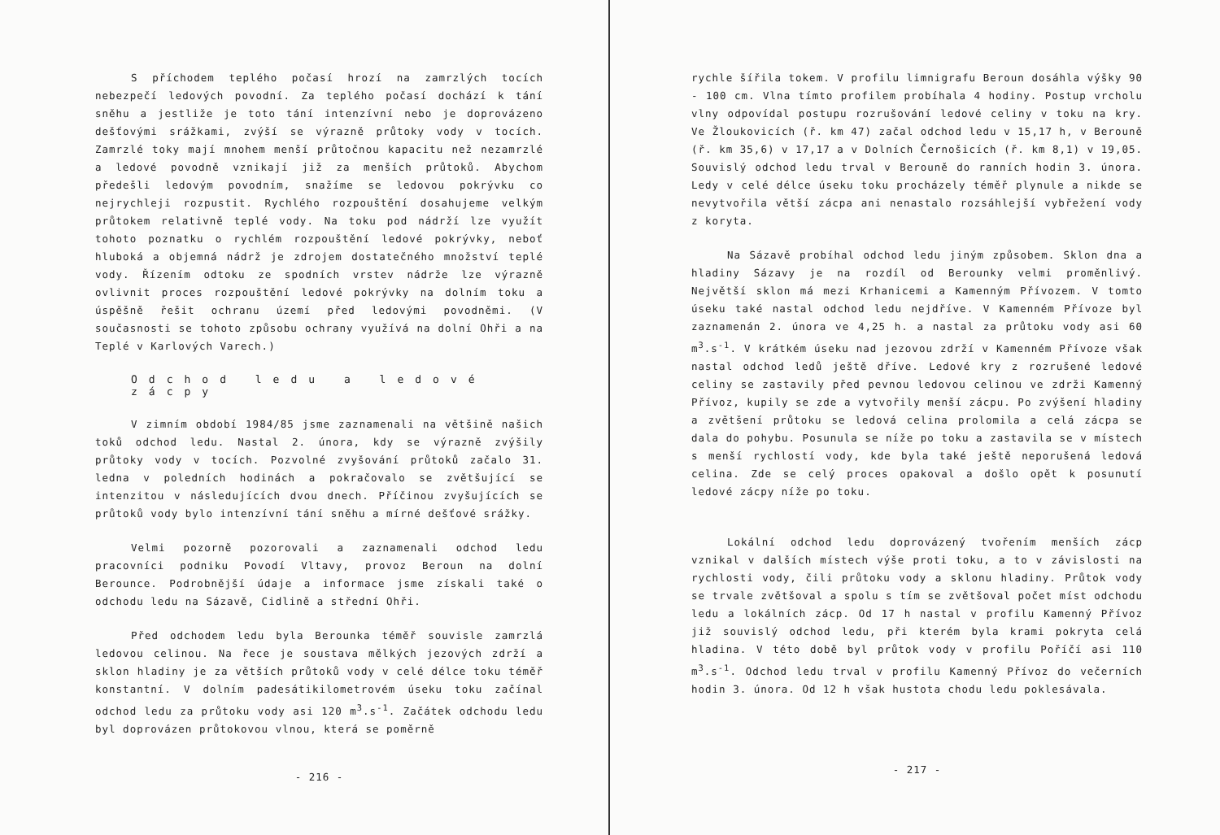S příchodem teplého počasí hrozí na zamrzlých tocích nebezpečí ledových povodní. Za teplého počasí dochází k tání sněhu a jestliže je toto tání intenzívní nebo je doprovázeno dešťovými srážkami, zvýší se výrazně průtoky vody v tocích. Zamrzlé toky mají mnohem menší průtočnou kapacitu než nezamrzlé a ledové povodně vznikají již za menších průtoků. Abychom předešli ledovým povodním, snažíme se ledovou pokrývku co nejrychleji rozpustit. Rychlého rozpouštění dosahujeme velkým průtokem relativně teplé vody. Na toku pod nádrží lze využít tohoto poznatku o rychlém rozpouštění ledové pokrývky, neboť hluboká a objemná nádrž je zdrojem dostatečného množství teplé vody. Řízením odtoku ze spodních vrstev nádrže lze výrazně ovlivnit proces rozpouštění ledové pokrývky na dolním toku a úspěšně řešit ochranu území před ledovými povodněmi. (V současnosti se tohoto způsobu ochrany využívá na dolní Ohři a na Teplé v Karlových Varech.)
Odchod ledu a ledové zácpy
V zimním období 1984/85 jsme zaznamenali na většině našich toků odchod ledu. Nastal 2. února, kdy se výrazně zvýšily průtoky vody v tocích. Pozvolné zvyšování průtoků začalo 31. ledna v poledních hodinách a pokračovalo se zvětšující se intenzitou v následujících dvou dnech. Příčinou zvyšujících se průtoků vody bylo intenzívní tání sněhu a mírné dešťové srážky.
Velmi pozorně pozorovali a zaznamenali odchod ledu pracovníci podniku Povodí Vltavy, provoz Beroun na dolní Berounce. Podrobnější údaje a informace jsme získali také o odchodu ledu na Sázavě, Cidlině a střední Ohři.
Před odchodem ledu byla Berounka téměř souvisle zamrzlá ledovou celinou. Na řece je soustava mělkých jezových zdrží a sklon hladiny je za větších průtoků vody v celé délce toku téměř konstantní. V dolním padesátikilometrovém úseku toku začínal odchod ledu za průtoku vody asi 120 m<sup>3</sup>.s<sup>-1</sup>. Začátek odchodu ledu byl doprovázen průtokovou vlnou, která se poměrně
- 216 -
rychle šířila tokem. V profilu limnigrafu Beroun dosáhla výšky 90 - 100 cm. Vlna tímto profilem probíhala 4 hodiny. Postup vrcholu vlny odpovídal postupu rozrušování ledové celiny v toku na kry. Ve Žloukovicích (ř. km 47) začal odchod ledu v 15,17 h, v Berouně (ř. km 35,6) v 17,17 a v Dolních Černošicích (ř. km 8,1) v 19,05. Souvislý odchod ledu trval v Berouně do ranních hodin 3. února. Ledy v celé délce úseku toku procházely téměř plynule a nikde se nevytvořila větší zácpa ani nenastalo rozsáhlejší vybřežení vody z koryta.
Na Sázavě probíhal odchod ledu jiným způsobem. Sklon dna a hladiny Sázavy je na rozdíl od Berounky velmi proměnlivý. Největší sklon má mezi Krhanicemi a Kamenným Přívozem. V tomto úseku také nastal odchod ledu nejdříve. V Kamenném Přívoze byl zaznamenán 2. února ve 4,25 h. a nastal za průtoku vody asi 60 m<sup>3</sup>.s<sup>-1</sup>. V krátkém úseku nad jezovou zdrží v Kamenném Přívoze však nastal odchod ledů ještě dříve. Ledové kry z rozrušené ledové celiny se zastavily před pevnou ledovou celinou ve zdrži Kamenný Přívoz, kupily se zde a vytvořily menší zácpu. Po zvýšení hladiny a zvětšení průtoku se ledová celina prolomila a celá zácpa se dala do pohybu. Posunula se níže po toku a zastavila se v místech s menší rychlostí vody, kde byla také ještě neporušená ledová celina. Zde se celý proces opakoval a došlo opět k posunutí ledové zácpy níže po toku.
Lokální odchod ledu doprovázený tvořením menších zácp vznikal v dalších místech výše proti toku, a to v závislosti na rychlosti vody, čili průtoku vody a sklonu hladiny. Průtok vody se trvale zvětšoval a spolu s tím se zvětšoval počet míst odchodu ledu a lokálních zácp. Od 17 h nastal v profilu Kamenný Přívoz již souvislý odchod ledu, při kterém byla krami pokryta celá hladina. V této době byl průtok vody v profilu Poříčí asi 110 m<sup>3</sup>.s<sup>-1</sup>. Odchod ledu trval v profilu Kamenný Přívoz do večerních hodin 3. února. Od 12 h však hustota chodu ledu poklesávala.
- 217 -